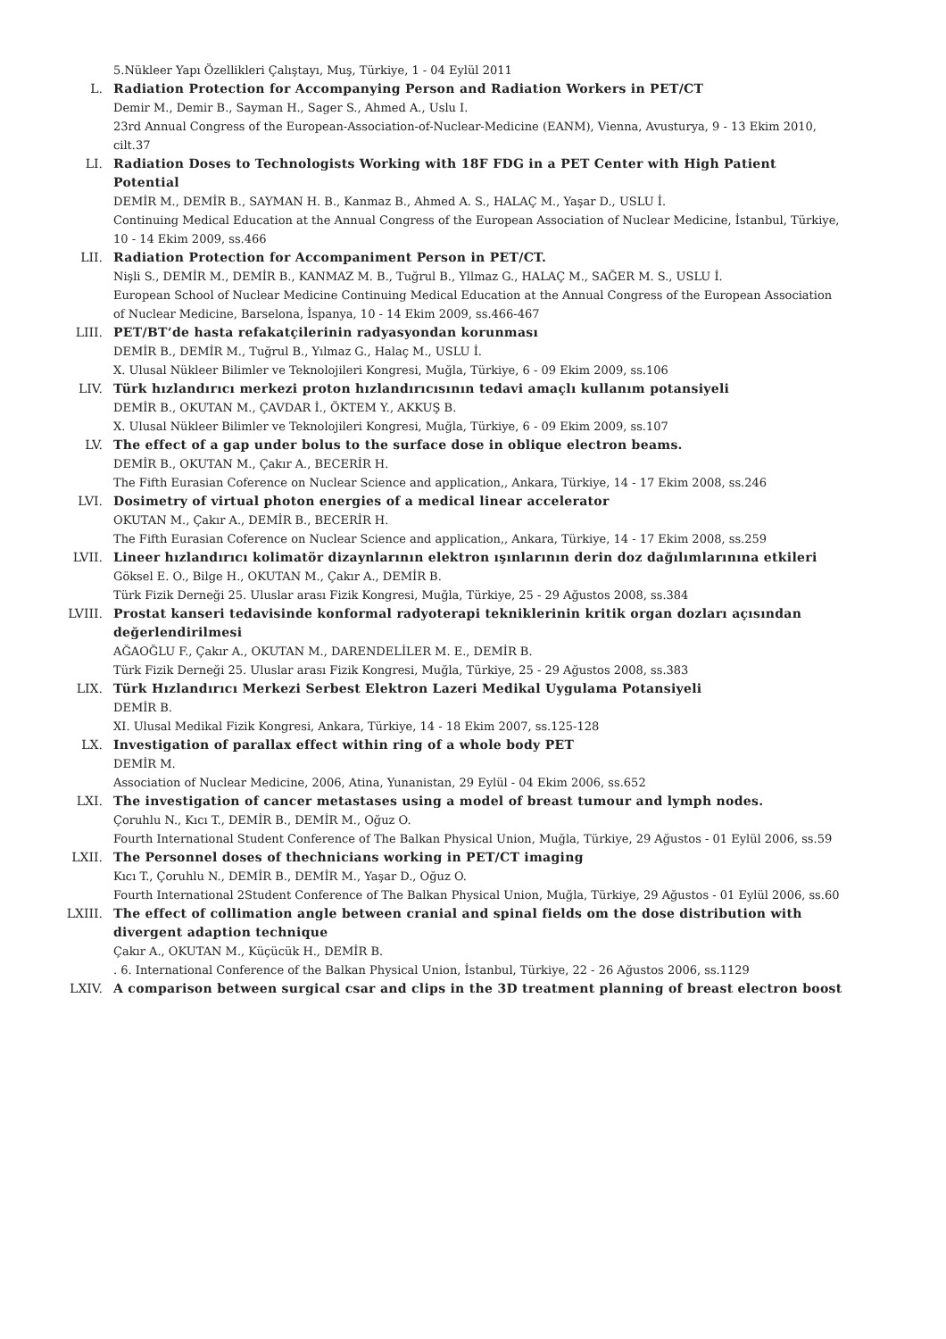5.Nükleer Yapı Özellikleri Çalıştayı, Muş, Türkiye, 1 - 04 Eylül 2011
L. Radiation Protection for Accompanying Person and Radiation Workers in PET/CT
Demir M., Demir B., Sayman H., Sager S., Ahmed A., Uslu I.
23rd Annual Congress of the European-Association-of-Nuclear-Medicine (EANM), Vienna, Avusturya, 9 - 13 Ekim 2010, cilt.37
LI. Radiation Doses to Technologists Working with 18F FDG in a PET Center with High Patient Potential
DEMİR M., DEMİR B., SAYMAN H. B., Kanmaz B., Ahmed A. S., HALAÇ M., Yaşar D., USLU İ.
Continuing Medical Education at the Annual Congress of the European Association of Nuclear Medicine, İstanbul, Türkiye, 10 - 14 Ekim 2009, ss.466
LII. Radiation Protection for Accompaniment Person in PET/CT.
Nişli S., DEMİR M., DEMİR B., KANMAZ M. B., Tuğrul B., Yllmaz G., HALAÇ M., SAĞER M. S., USLU İ.
European School of Nuclear Medicine Continuing Medical Education at the Annual Congress of the European Association of Nuclear Medicine, Barselona, İspanya, 10 - 14 Ekim 2009, ss.466-467
LIII. PET/BT’de hasta refakatçilerinin radyasyondan korunması
DEMİR B., DEMİR M., Tuğrul B., Yılmaz G., Halaç M., USLU İ.
X. Ulusal Nükleer Bilimler ve Teknolojileri Kongresi, Muğla, Türkiye, 6 - 09 Ekim 2009, ss.106
LIV. Türk hızlandırıcı merkezi proton hızlandırıcısının tedavi amaçlı kullanım potansiyeli
DEMİR B., OKUTAN M., ÇAVDAR İ., ÖKTEM Y., AKKUŞ B.
X. Ulusal Nükleer Bilimler ve Teknolojileri Kongresi, Muğla, Türkiye, 6 - 09 Ekim 2009, ss.107
LV. The effect of a gap under bolus to the surface dose in oblique electron beams.
DEMİR B., OKUTAN M., Çakır A., BECERİR H.
The Fifth Eurasian Coference on Nuclear Science and application,, Ankara, Türkiye, 14 - 17 Ekim 2008, ss.246
LVI. Dosimetry of virtual photon energies of a medical linear accelerator
OKUTAN M., Çakır A., DEMİR B., BECERİR H.
The Fifth Eurasian Coference on Nuclear Science and application,, Ankara, Türkiye, 14 - 17 Ekim 2008, ss.259
LVII. Lineer hızlandırıcı kolimatör dizaynlarının elektron ışınlarının derin doz dağılımlarınına etkileri
Göksel E. O., Bilge H., OKUTAN M., Çakır A., DEMİR B.
Türk Fizik Derneği 25. Uluslar arası Fizik Kongresi, Muğla, Türkiye, 25 - 29 Ağustos 2008, ss.384
LVIII. Prostat kanseri tedavisinde konformal radyoterapi tekniklerinin kritik organ dozları açısından değerlendirilmesi
AĞAOĞLU F., Çakır A., OKUTAN M., DARENDELİLER M. E., DEMİR B.
Türk Fizik Derneği 25. Uluslar arası Fizik Kongresi, Muğla, Türkiye, 25 - 29 Ağustos 2008, ss.383
LIX. Türk Hızlandırıcı Merkezi Serbest Elektron Lazeri Medikal Uygulama Potansiyeli
DEMİR B.
XI. Ulusal Medikal Fizik Kongresi, Ankara, Türkiye, 14 - 18 Ekim 2007, ss.125-128
LX. Investigation of parallax effect within ring of a whole body PET
DEMİR M.
Association of Nuclear Medicine, 2006, Atina, Yunanistan, 29 Eylül - 04 Ekim 2006, ss.652
LXI. The investigation of cancer metastases using a model of breast tumour and lymph nodes.
Çoruhlu N., Kıcı T., DEMİR B., DEMİR M., Oğuz O.
Fourth International Student Conference of The Balkan Physical Union, Muğla, Türkiye, 29 Ağustos - 01 Eylül 2006, ss.59
LXII. The Personnel doses of thechnicians working in PET/CT imaging
Kıcı T., Çoruhlu N., DEMİR B., DEMİR M., Yaşar D., Oğuz O.
Fourth International 2Student Conference of The Balkan Physical Union, Muğla, Türkiye, 29 Ağustos - 01 Eylül 2006, ss.60
LXIII. The effect of collimation angle between cranial and spinal fields om the dose distribution with divergent adaption technique
Çakır A., OKUTAN M., Küçücük H., DEMİR B.
. 6. International Conference of the Balkan Physical Union, İstanbul, Türkiye, 22 - 26 Ağustos 2006, ss.1129
LXIV. A comparison between surgical csar and clips in the 3D treatment planning of breast electron boost